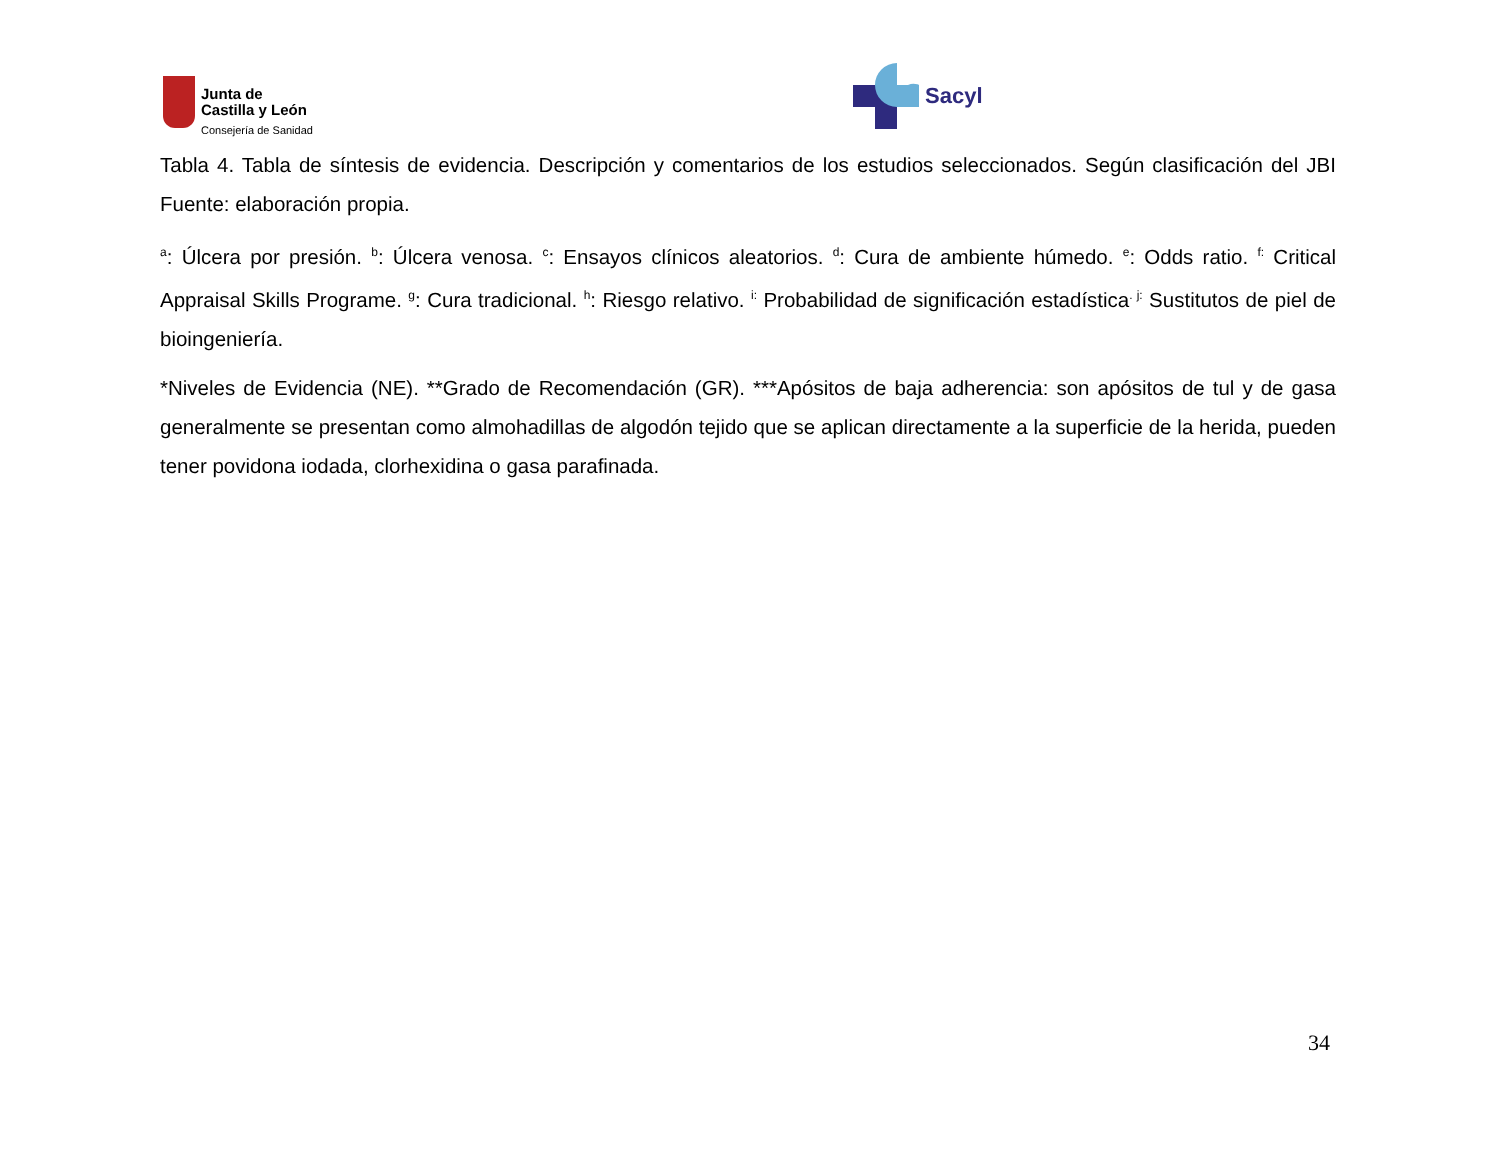Junta de
Castilla y León
Consejería de Sanidad
Sacyl
Tabla 4. Tabla de síntesis de evidencia. Descripción y comentarios de los estudios seleccionados. Según clasificación del JBI Fuente: elaboración propia.
<sup>a</sup>: Úlcera por presión. <sup>b</sup>: Úlcera venosa. <sup>c</sup>: Ensayos clínicos aleatorios. <sup>d</sup>: Cura de ambiente húmedo. <sup>e</sup>: Odds ratio. <sup>f:</sup> Critical Appraisal Skills Programe. <sup>g</sup>: Cura tradicional. <sup>h</sup>: Riesgo relativo. <sup>i:</sup> Probabilidad de significación estadística<sup>. j:</sup> Sustitutos de piel de bioingeniería.
*Niveles de Evidencia (NE). **Grado de Recomendación (GR). ***Apósitos de baja adherencia: son apósitos de tul y de gasa generalmente se presentan como almohadillas de algodón tejido que se aplican directamente a la superficie de la herida, pueden tener povidona iodada, clorhexidina o gasa parafinada.
34